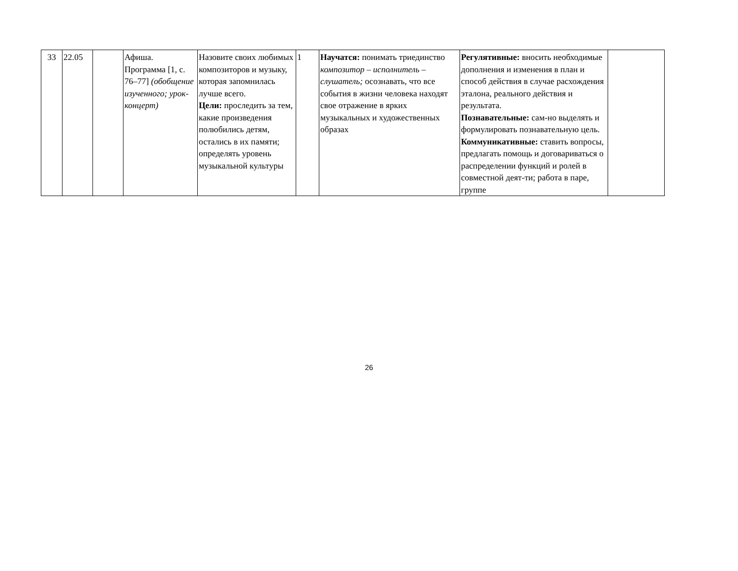| 33 | 22.05 | | Афиша. Программа [1, с. 76–77] (обобщение изученного; урок-концерт) | Назовите своих любимых композиторов и музыку, которая запомнилась лучше всего. Цели: проследить за тем, какие произведения полюбились детям, остались в их памяти; определять уровень музыкальной культуры | 1 | Научатся: понимать триединство композитор – исполнитель – слушатель; осознавать, что все события в жизни человека находят свое отражение в ярких музыкальных и художественных образах | Регулятивные: вносить необходимые дополнения и изменения в план и способ действия в случае расхождения эталона, реального действия и результата. Познавательные: сам-но выделять и формулировать познавательную цель. Коммуникативные: ставить вопросы, предлагать помощь и договариваться о распределении функций и ролей в совместной деят-ти; работа в паре, группе | |
26